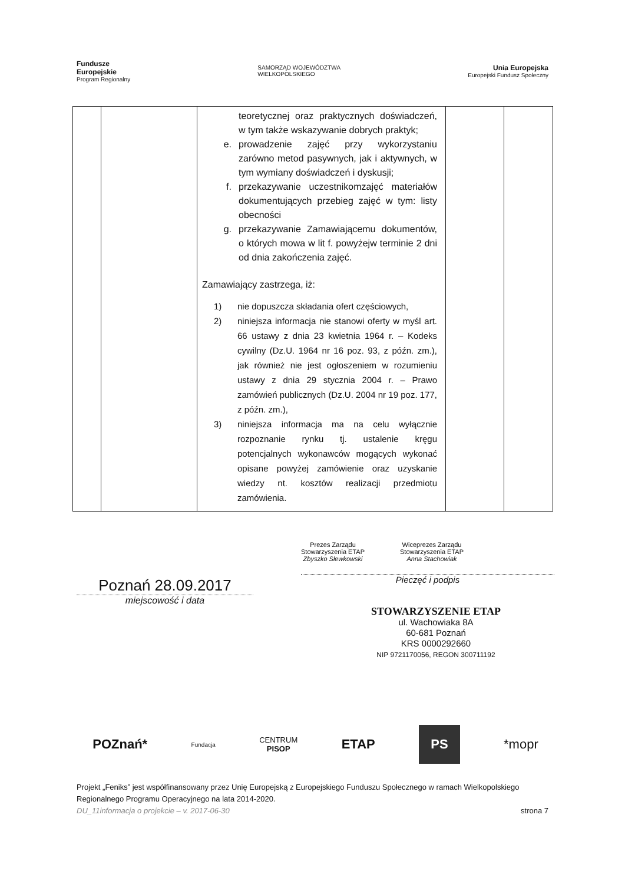Fundusze
Europejskie
Program Regionalny
SAMORZĄD WOJEWÓDZTWA
WIELKOPOLSKIEGO
Unia Europejska
Europejski Fundusz Społeczny
| | | teoretycznej oraz praktycznych doświadczeń, w tym także wskazywanie dobrych praktyk; e. prowadzenie zajęć przy wykorzystaniu zarówno metod pasywnych, jak i aktywnych, w tym wymiany doświadczeń i dyskusji; f. przekazywanie uczestnikomzajęć materiałów dokumentujących przebieg zajęć w tym: listy obecności g. przekazywanie Zamawiającemu dokumentów, o których mowa w lit f. powyżejw terminie 2 dni od dnia zakończenia zajęć. Zamawiający zastrzega, iż: 1) nie dopuszcza składania ofert częściowych, 2) niniejsza informacja nie stanowi oferty w myśl art. 66 ustawy z dnia 23 kwietnia 1964 r. – Kodeks cywilny (Dz.U. 1964 nr 16 poz. 93, z późn. zm.), jak również nie jest ogłoszeniem w rozumieniu ustawy z dnia 29 stycznia 2004 r. – Prawo zamówień publicznych (Dz.U. 2004 nr 19 poz. 177, z późn. zm.), 3) niniejsza informacja ma na celu wyłącznie rozpoznanie rynku tj. ustalenie kręgu potencjalnych wykonawców mogących wykonać opisane powyżej zamówienie oraz uzyskanie wiedzy nt. kosztów realizacji przedmiotu zamówienia. | | |
Poznań 28.09.2017
miejscowość i data
Prezes Zarządu
Stowarzyszenia ETAP
Zbyszko Słewkowski
Wiceprezes Zarządu
Stowarzyszenia ETAP
Anna Stachowiak
Pieczęć i podpis
STOWARZYSZENIE ETAP
ul. Wachowiaka 8A
60-681 Poznań
KRS 0000292660
NIP 9721170056, REGON 300711192
POZnań* Fundacja CENTRUM
PISOP ETAP PS *mopr
Projekt „Feniks” jest współfinansowany przez Unię Europejską z Europejskiego Funduszu Społecznego w ramach Wielkopolskiego Regionalnego Programu Operacyjnego na lata 2014-2020.
DU_11informacja o projekcie – v. 2017-06-30 strona 7